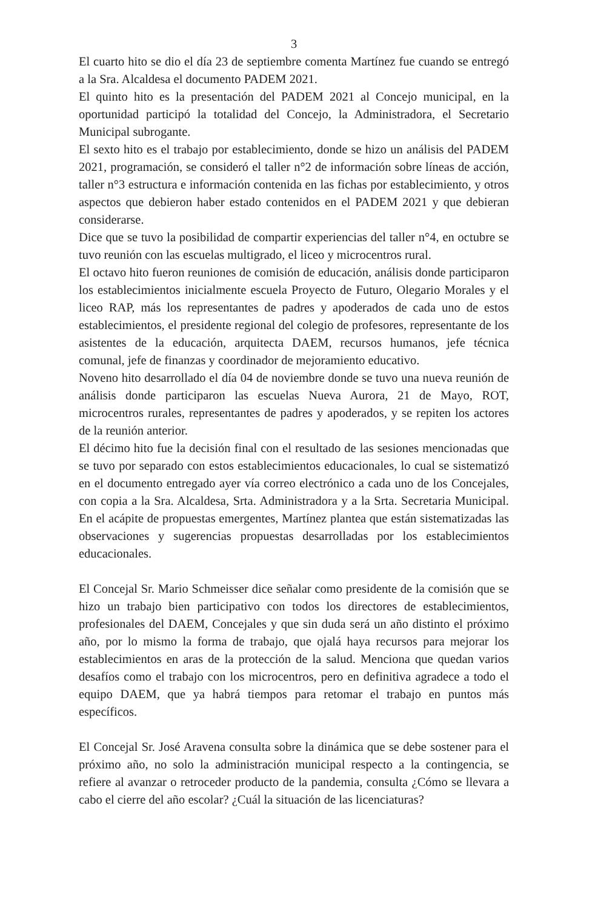3
El cuarto hito se dio el día 23 de septiembre comenta Martínez fue cuando se entregó a la Sra. Alcaldesa el documento PADEM 2021.
El quinto hito es la presentación del PADEM 2021 al Concejo municipal, en la oportunidad participó la totalidad del Concejo, la Administradora, el Secretario Municipal subrogante.
El sexto hito es el trabajo por establecimiento, donde se hizo un análisis del PADEM 2021, programación, se consideró el taller n°2 de información sobre líneas de acción, taller n°3 estructura e información contenida en las fichas por establecimiento, y otros aspectos que debieron haber estado contenidos en el PADEM 2021 y que debieran considerarse.
Dice que se tuvo la posibilidad de compartir experiencias del taller n°4, en octubre se tuvo reunión con las escuelas multigrado, el liceo y microcentros rural.
El octavo hito fueron reuniones de comisión de educación, análisis donde participaron los establecimientos inicialmente escuela Proyecto de Futuro, Olegario Morales y el liceo RAP, más los representantes de padres y apoderados de cada uno de estos establecimientos, el presidente regional del colegio de profesores, representante de los asistentes de la educación, arquitecta DAEM, recursos humanos, jefe técnica comunal, jefe de finanzas y coordinador de mejoramiento educativo.
Noveno hito desarrollado el día 04 de noviembre donde se tuvo una nueva reunión de análisis donde participaron las escuelas Nueva Aurora, 21 de Mayo, ROT, microcentros rurales, representantes de padres y apoderados, y se repiten los actores de la reunión anterior.
El décimo hito fue la decisión final con el resultado de las sesiones mencionadas que se tuvo por separado con estos establecimientos educacionales, lo cual se sistematizó en el documento entregado ayer vía correo electrónico a cada uno de los Concejales, con copia a la Sra. Alcaldesa, Srta. Administradora y a la Srta. Secretaria Municipal. En el acápite de propuestas emergentes, Martínez plantea que están sistematizadas las observaciones y sugerencias propuestas desarrolladas por los establecimientos educacionales.
El Concejal Sr. Mario Schmeisser dice señalar como presidente de la comisión que se hizo un trabajo bien participativo con todos los directores de establecimientos, profesionales del DAEM, Concejales y que sin duda será un año distinto el próximo año, por lo mismo la forma de trabajo, que ojalá haya recursos para mejorar los establecimientos en aras de la protección de la salud. Menciona que quedan varios desafíos como el trabajo con los microcentros, pero en definitiva agradece a todo el equipo DAEM, que ya habrá tiempos para retomar el trabajo en puntos más específicos.
El Concejal Sr. José Aravena consulta sobre la dinámica que se debe sostener para el próximo año, no solo la administración municipal respecto a la contingencia, se refiere al avanzar o retroceder producto de la pandemia, consulta ¿Cómo se llevara a cabo el cierre del año escolar? ¿Cuál la situación de las licenciaturas?